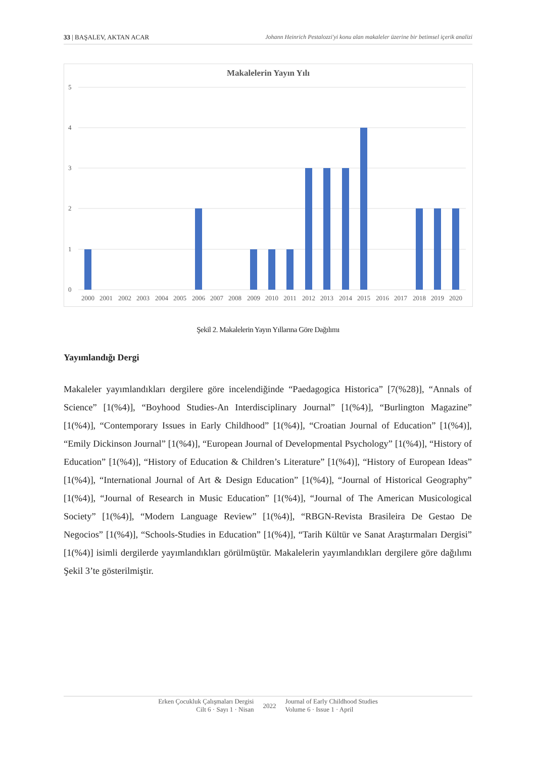33 | BAŞALEV, AKTAN ACAR Johann Heinrich Pestalozzi'yi konu alan makaleler üzerine bir betimsel içerik analizi
Makalelerin Yayın Yılı
5
4
3
2
1
0
2000
2001
2002
2003
2004
2005
2006
2007
2008
2009
2010
2011
2012
2013
2014
2015
2016
2017
2018
2019
2020
Şekil 2. Makalelerin Yayın Yıllarına Göre Dağılımı
Yayımlandığı Dergi
Makaleler yayımlandıkları dergilere göre incelendiğinde “Paedagogica Historica” [7(%28)], “Annals of Science” [1(%4)], “Boyhood Studies-An Interdisciplinary Journal” [1(%4)], “Burlington Magazine” [1(%4)], “Contemporary Issues in Early Childhood” [1(%4)], “Croatian Journal of Education” [1(%4)], “Emily Dickinson Journal” [1(%4)], “European Journal of Developmental Psychology” [1(%4)], “History of Education” [1(%4)], “History of Education & Children’s Literature” [1(%4)], “History of European Ideas” [1(%4)], “International Journal of Art & Design Education” [1(%4)], “Journal of Historical Geography” [1(%4)], “Journal of Research in Music Education” [1(%4)], “Journal of The American Musicological Society” [1(%4)], “Modern Language Review” [1(%4)], “RBGN-Revista Brasileira De Gestao De Negocios” [1(%4)], “Schools-Studies in Education” [1(%4)], “Tarih Kültür ve Sanat Araştırmaları Dergisi” [1(%4)] isimli dergilerde yayımlandıkları görülmüştür. Makalelerin yayımlandıkları dergilere göre dağılımı Şekil 3’te gösterilmiştir.
Erken Çocukluk Çalışmaları Dergisi
Cilt 6 · Sayı 1 · Nisan
2022
Journal of Early Childhood Studies
Volume 6 · Issue 1 · April